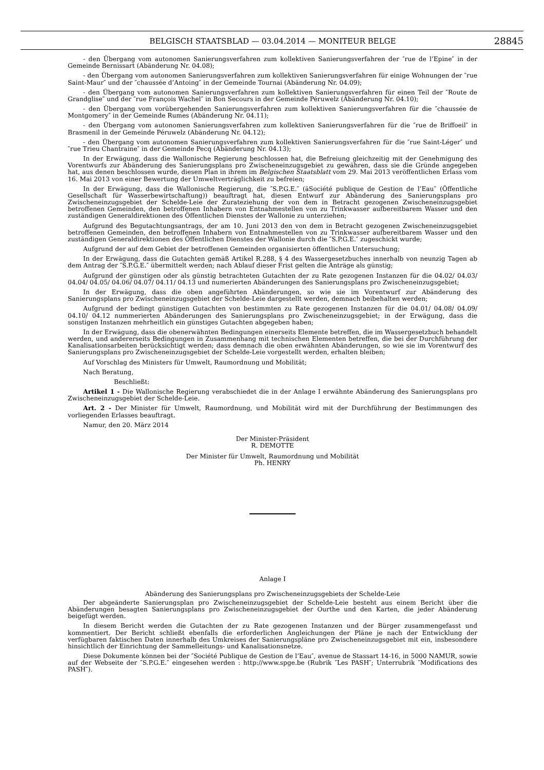BELGISCH STAATSBLAD — 03.04.2014 — MONITEUR BELGE 28845
- den Übergang vom autonomen Sanierungsverfahren zum kollektiven Sanierungsverfahren der ″rue de l’Epine″ in der Gemeinde Bernissart (Abänderung Nr. 04.08);
- den Übergang vom autonomen Sanierungsverfahren zum kollektiven Sanierungsverfahren für einige Wohnungen der ″rue Saint-Maur″ und der ″chaussée d’Antoing″ in der Gemeinde Tournai (Abänderung Nr. 04.09);
- den Übergang vom autonomen Sanierungsverfahren zum kollektiven Sanierungsverfahren für einen Teil der ″Route de Grandglise″ und der ″rue François Wachel″ in Bon Secours in der Gemeinde Péruwelz (Abänderung Nr. 04.10);
- den Übergang vom vorübergehenden Sanierungsverfahren zum kollektiven Sanierungsverfahren für die ″chaussée de Montgomery″ in der Gemeinde Rumes (Abänderung Nr. 04.11);
- den Übergang vom autonomen Sanierungsverfahren zum kollektiven Sanierungsverfahren für die ″rue de Briffoeil″ in Brasmenil in der Gemeinde Péruwelz (Abänderung Nr. 04.12);
- den Übergang vom autonomen Sanierungsverfahren zum kollektiven Sanierungsverfahren für die ″rue Saint-Léger″ und ″rue Trieu Chantraine″ in der Gemeinde Pecq (Abänderung Nr. 04.13);
In der Erwägung, dass die Wallonische Regierung beschlossen hat, die Befreiung gleichzeitig mit der Genehmigung des Vorentwurfs zur Abänderung des Sanierungsplans pro Zwischeneinzugsgebiet zu gewähren, dass sie die Gründe angegeben hat, aus denen beschlossen wurde, diesen Plan in ihrem im Belgischen Staatsblatt vom 29. Mai 2013 veröffentlichen Erlass vom 16. Mai 2013 von einer Bewertung der Umweltverträglichkeit zu befreien;
In der Erwägung, dass die Wallonische Regierung, die ″S.P.G.E.″ (äSociété publique de Gestion de l’Eau″ (Öffentliche Gesellschaft für Wasserbewirtschaftung)) beauftragt hat, diesen Entwurf zur Abänderung des Sanierungsplans pro Zwischeneinzugsgebiet der Schelde-Leie der Zurateziehung der von dem in Betracht gezogenen Zwischeneinzugsgebiet betroffenen Gemeinden, den betroffenen Inhabern von Entnahmestellen von zu Trinkwasser aufbereitbarem Wasser und den zuständigen Generaldirektionen des Öffentlichen Dienstes der Wallonie zu unterziehen;
Aufgrund des Begutachtungsantrags, der am 10. Juni 2013 den von dem in Betracht gezogenen Zwischeneinzugsgebiet betroffenen Gemeinden, den betroffenen Inhabern von Entnahmestellen von zu Trinkwasser aufbereitbarem Wasser und den zuständigen Generaldirektionen des Öffentlichen Dienstes der Wallonie durch die ″S.P.G.E.″ zugeschickt wurde;
Aufgrund der auf dem Gebiet der betroffenen Gemeinden organisierten öffentlichen Untersuchung;
In der Erwägung, dass die Gutachten gemäß Artikel R.288, § 4 des Wassergesetzbuches innerhalb von neunzig Tagen ab dem Antrag der ″S.P.G.E.″ übermittelt werden; nach Ablauf dieser Frist gelten die Anträge als günstig;
Aufgrund der günstigen oder als günstig betrachteten Gutachten der zu Rate gezogenen Instanzen für die 04.02/ 04.03/ 04.04/ 04.05/ 04.06/ 04.07/ 04.11/ 04.13 und numerierten Abänderungen des Sanierungsplans pro Zwischeneinzugsgebiet;
In der Erwägung, dass die oben angeführten Abänderungen, so wie sie im Vorentwurf zur Abänderung des Sanierungsplans pro Zwischeneinzugsgebiet der Schelde-Leie dargestellt werden, demnach beibehalten werden;
Aufgrund der bedingt günstigen Gutachten von bestimmten zu Rate gezogenen Instanzen für die 04.01/ 04.08/ 04.09/ 04.10/ 04.12 nummerierten Abänderungen des Sanierungsplans pro Zwischeneinzugsgebiet; in der Erwägung, dass die sonstigen Instanzen mehrheitlich ein günstiges Gutachten abgegeben haben;
In der Erwägung, dass die obenerwähnten Bedingungen einerseits Elemente betreffen, die im Wassergesetzbuch behandelt werden, und andererseits Bedingungen in Zusammenhang mit technischen Elementen betreffen, die bei der Durchführung der Kanalisationsarbeiten berücksichtigt werden; dass demnach die oben erwähnten Abänderungen, so wie sie im Vorentwurf des Sanierungsplans pro Zwischeneinzugsgebiet der Schelde-Leie vorgestellt werden, erhalten bleiben;
Auf Vorschlag des Ministers für Umwelt, Raumordnung und Mobilität;
Nach Beratung,
Beschließt:
Artikel 1 - Die Wallonische Regierung verabschiedet die in der Anlage I erwähnte Abänderung des Sanierungsplans pro Zwischeneinzugsgebiet der Schelde-Leie.
Art. 2 - Der Minister für Umwelt, Raumordnung, und Mobilität wird mit der Durchführung der Bestimmungen des vorliegenden Erlasses beauftragt.
Namur, den 20. März 2014
Der Minister-Präsident
R. DEMOTTE
Der Minister für Umwelt, Raumordnung und Mobilität
Ph. HENRY
Anlage I
Abänderung des Sanierungsplans pro Zwischeneinzugsgebiets der Schelde-Leie
Der abgeänderte Sanierungsplan pro Zwischeneinzugsgebiet der Schelde-Leie besteht aus einem Bericht über die Abänderungen besagten Sanierungsplans pro Zwischeneinzugsgebiet der Ourthe und den Karten, die jeder Abänderung beigefügt werden.
In diesem Bericht werden die Gutachten der zu Rate gezogenen Instanzen und der Bürger zusammengefasst und kommentiert. Der Bericht schließt ebenfalls die erforderlichen Angleichungen der Pläne je nach der Entwicklung der verfügbaren faktischen Daten innerhalb des Umkreises der Sanierungspläne pro Zwischeneinzugsgebiet mit ein, insbesondere hinsichtlich der Einrichtung der Sammelleitungs- und Kanalisationsnetze.
Diese Dokumente können bei der ″Société Publique de Gestion de l’Eau″, avenue de Stassart 14-16, in 5000 NAMUR, sowie auf der Webseite der ″S.P.G.E.″ eingesehen werden : http://www.spge.be (Rubrik ″Les PASH″; Unterrubrik ″Modifications des PASH″).